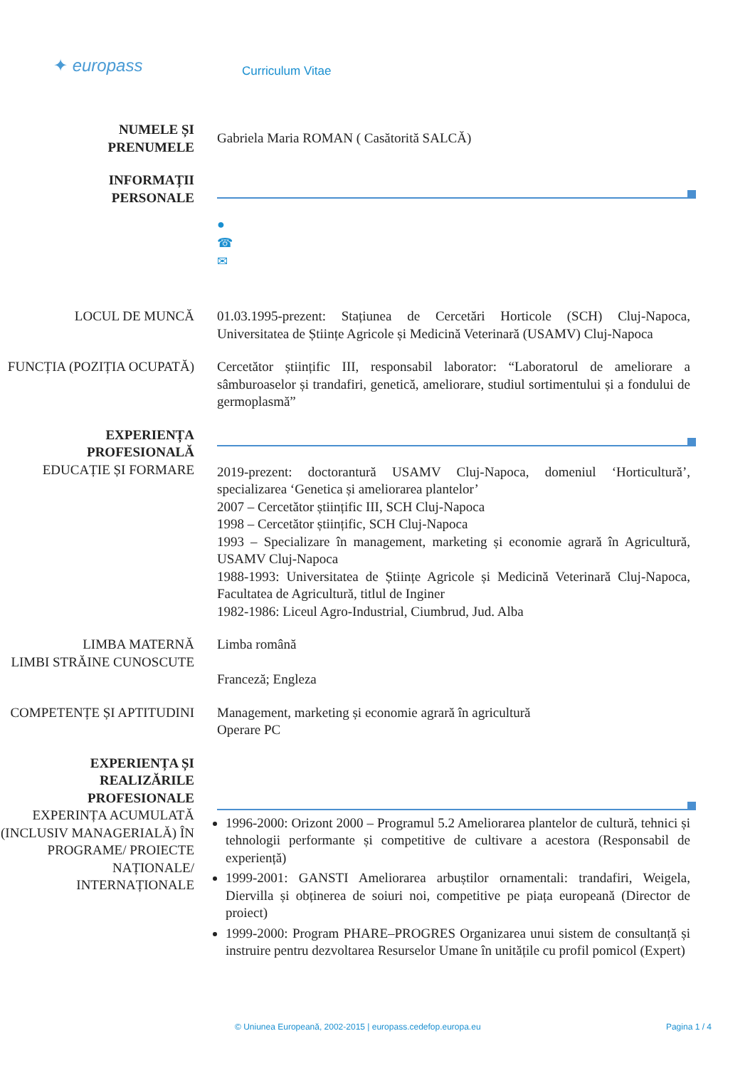✦ europass
Curriculum Vitae
NUMELE ȘI
PRENUMELE
Gabriela Maria ROMAN ( Casătorită SALCĂ)
INFORMAȚII
PERSONALE
●
☎
✉
LOCUL DE MUNCĂ 01.03.1995-prezent: Stațiunea de Cercetări Horticole (SCH) Cluj-Napoca, Universitatea de Științe Agricole și Medicină Veterinară (USAMV) Cluj-Napoca
FUNCȚIA (POZIȚIA OCUPATĂ) Cercetător științific III, responsabil laborator: “Laboratorul de ameliorare a sâmburoaselor și trandafiri, genetică, ameliorare, studiul sortimentului și a fondului de germoplasmă”
EXPERIENȚA PROFESIONALĂ
EDUCAȚIE ȘI FORMARE
2019-prezent: doctorantură USAMV Cluj-Napoca, domeniul ‘Horticultură’, specializarea ‘Genetica și ameliorarea plantelor’
2007 – Cercetător științific III, SCH Cluj-Napoca
1998 – Cercetător științific, SCH Cluj-Napoca
1993 – Specializare în management, marketing și economie agrară în Agricultură, USAMV Cluj-Napoca
1988-1993: Universitatea de Științe Agricole și Medicină Veterinară Cluj-Napoca, Facultatea de Agricultură, titlul de Inginer
1982-1986: Liceul Agro-Industrial, Ciumbrud, Jud. Alba
LIMBA MATERNĂ
LIMBI STRĂINE CUNOSCUTE
Limba română
Franceză; Engleza
COMPETENȚE ȘI APTITUDINI Management, marketing și economie agrară în agricultură
Operare PC
EXPERIENȚA ȘI REALIZĂRILE PROFESIONALE
EXPERINȚA ACUMULATĂ (INCLUSIV MANAGERIALĂ) ÎN PROGRAME/ PROIECTE NAȚIONALE/ INTERNAȚIONALE
1996-2000: Orizont 2000 – Programul 5.2 Ameliorarea plantelor de cultură, tehnici și tehnologii performante și competitive de cultivare a acestora (Responsabil de experiență)
1999-2001: GANSTI Ameliorarea arbuștilor ornamentali: trandafiri, Weigela, Diervilla și obținerea de soiuri noi, competitive pe piața europeană (Director de proiect)
1999-2000: Program PHARE–PROGRES Organizarea unui sistem de consultanță și instruire pentru dezvoltarea Resurselor Umane în unitățile cu profil pomicol (Expert)
© Uniunea Europeană, 2002-2015 | europass.cedefop.europa.eu Pagina 1 / 4